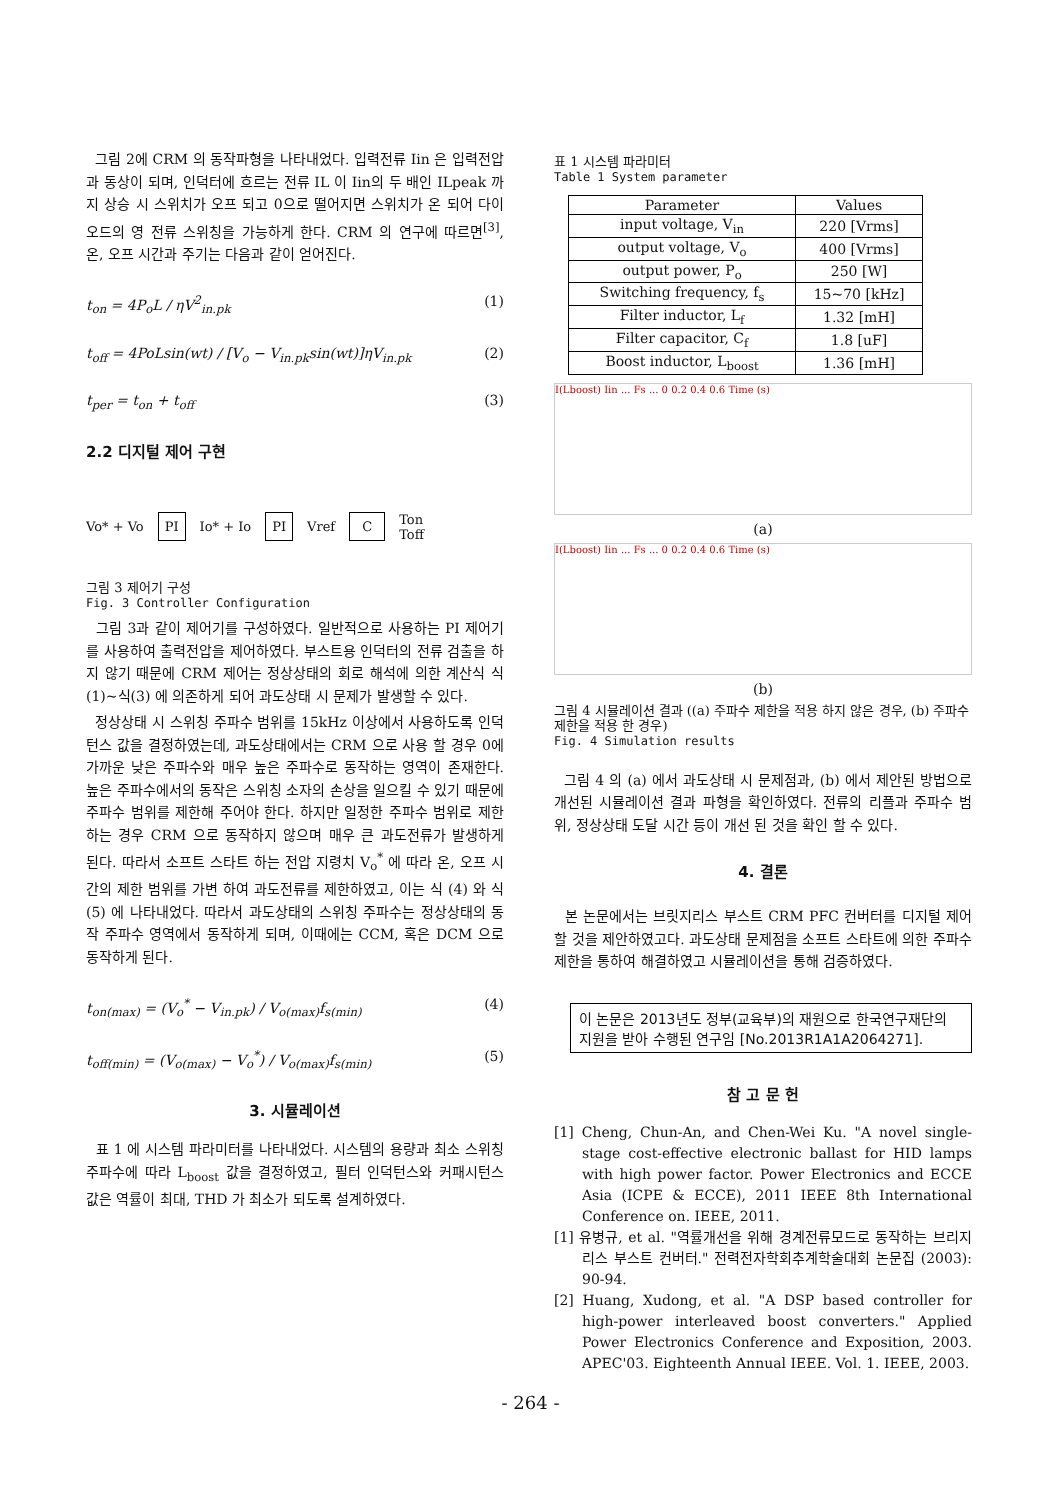그림 2에 CRM 의 동작파형을 나타내었다. 입력전류 Iin 은 입력전압과 동상이 되며, 인덕터에 흐르는 전류 IL 이 Iin의 두 배인 ILpeak 까지 상승 시 스위치가 오프 되고 0으로 떨어지면 스위치가 온 되어 다이오드의 영 전류 스위칭을 가능하게 한다. CRM 의 연구에 따르면<sup>[3]</sup>, 온, 오프 시간과 주기는 다음과 같이 얻어진다.
t<sub>on</sub> = 4P<sub>o</sub>L / ηV<sup>2</sup><sub>in.pk</sub> (1)
t<sub>off</sub> = 4PoLsin(wt) / [V<sub>o</sub> − V<sub>in.pk</sub>sin(wt)]ηV<sub>in.pk</sub> (2)
t<sub>per</sub> = t<sub>on</sub> + t<sub>off</sub> (3)
2.2 디지털 제어 구현
Vo* + Vo PI Io* + Io PI Vref C Ton
Toff
그림 3 제어기 구성
Fig. 3 Controller Configuration
그림 3과 같이 제어기를 구성하였다. 일반적으로 사용하는 PI 제어기를 사용하여 출력전압을 제어하였다. 부스트용 인덕터의 전류 검출을 하지 않기 때문에 CRM 제어는 정상상태의 회로 해석에 의한 계산식 식(1)~식(3) 에 의존하게 되어 과도상태 시 문제가 발생할 수 있다.
정상상태 시 스위칭 주파수 범위를 15kHz 이상에서 사용하도록 인덕턴스 값을 결정하였는데, 과도상태에서는 CRM 으로 사용 할 경우 0에 가까운 낮은 주파수와 매우 높은 주파수로 동작하는 영역이 존재한다. 높은 주파수에서의 동작은 스위칭 소자의 손상을 일으킬 수 있기 때문에 주파수 범위를 제한해 주어야 한다. 하지만 일정한 주파수 범위로 제한하는 경우 CRM 으로 동작하지 않으며 매우 큰 과도전류가 발생하게 된다. 따라서 소프트 스타트 하는 전압 지령치 V<sub>o</sub><sup>*</sup> 에 따라 온, 오프 시간의 제한 범위를 가변 하여 과도전류를 제한하였고, 이는 식 (4) 와 식(5) 에 나타내었다. 따라서 과도상태의 스위칭 주파수는 정상상태의 동작 주파수 영역에서 동작하게 되며, 이때에는 CCM, 혹은 DCM 으로 동작하게 된다.
t<sub>on(max)</sub> = (V<sub>o</sub><sup>*</sup> − V<sub>in.pk</sub>) / V<sub>o(max)</sub>f<sub>s(min)</sub> (4)
t<sub>off(min)</sub> = (V<sub>o(max)</sub> − V<sub>o</sub><sup>*</sup>) / V<sub>o(max)</sub>f<sub>s(min)</sub> (5)
3. 시뮬레이션
표 1 에 시스템 파라미터를 나타내었다. 시스템의 용량과 최소 스위칭 주파수에 따라 L<sub>boost</sub> 값을 결정하였고, 필터 인덕턴스와 커패시턴스 값은 역률이 최대, THD 가 최소가 되도록 설계하였다.
표 1 시스템 파라미터
Table 1 System parameter
| Parameter | Values |
| --- | --- |
| input voltage, V<sub>in</sub> | 220 [Vrms] |
| output voltage, V<sub>o</sub> | 400 [Vrms] |
| output power, P<sub>o</sub> | 250 [W] |
| Switching frequency, f<sub>s</sub> | 15~70 [kHz] |
| Filter inductor, L<sub>f</sub> | 1.32 [mH] |
| Filter capacitor, C<sub>f</sub> | 1.8 [uF] |
| Boost inductor, L<sub>boost</sub> | 1.36 [mH] |
I(Lboost) Iin ... Fs ... 0 0.2 0.4 0.6 Time (s)
(a)
I(Lboost) Iin ... Fs ... 0 0.2 0.4 0.6 Time (s)
(b)
그림 4 시뮬레이션 결과 ((a) 주파수 제한을 적용 하지 않은 경우, (b) 주파수 제한을 적용 한 경우)
Fig. 4 Simulation results
그림 4 의 (a) 에서 과도상태 시 문제점과, (b) 에서 제안된 방법으로 개선된 시뮬레이션 결과 파형을 확인하였다. 전류의 리플과 주파수 범위, 정상상태 도달 시간 등이 개선 된 것을 확인 할 수 있다.
4. 결론
본 논문에서는 브릿지리스 부스트 CRM PFC 컨버터를 디지털 제어 할 것을 제안하였고다. 과도상태 문제점을 소프트 스타트에 의한 주파수 제한을 통하여 해결하였고 시뮬레이션을 통해 검증하였다.
이 논문은 2013년도 정부(교육부)의 재원으로 한국연구재단의 지원을 받아 수행된 연구임 [No.2013R1A1A2064271].
참 고 문 헌
[1] Cheng, Chun-An, and Chen-Wei Ku. "A novel single-stage cost-effective electronic ballast for HID lamps with high power factor. Power Electronics and ECCE Asia (ICPE & ECCE), 2011 IEEE 8th International Conference on. IEEE, 2011.
[1] 유병규, et al. "역률개선을 위해 경계전류모드로 동작하는 브리지리스 부스트 컨버터." 전력전자학회추계학술대회 논문집 (2003): 90-94.
[2] Huang, Xudong, et al. "A DSP based controller for high-power interleaved boost converters." Applied Power Electronics Conference and Exposition, 2003. APEC'03. Eighteenth Annual IEEE. Vol. 1. IEEE, 2003.
- 264 -